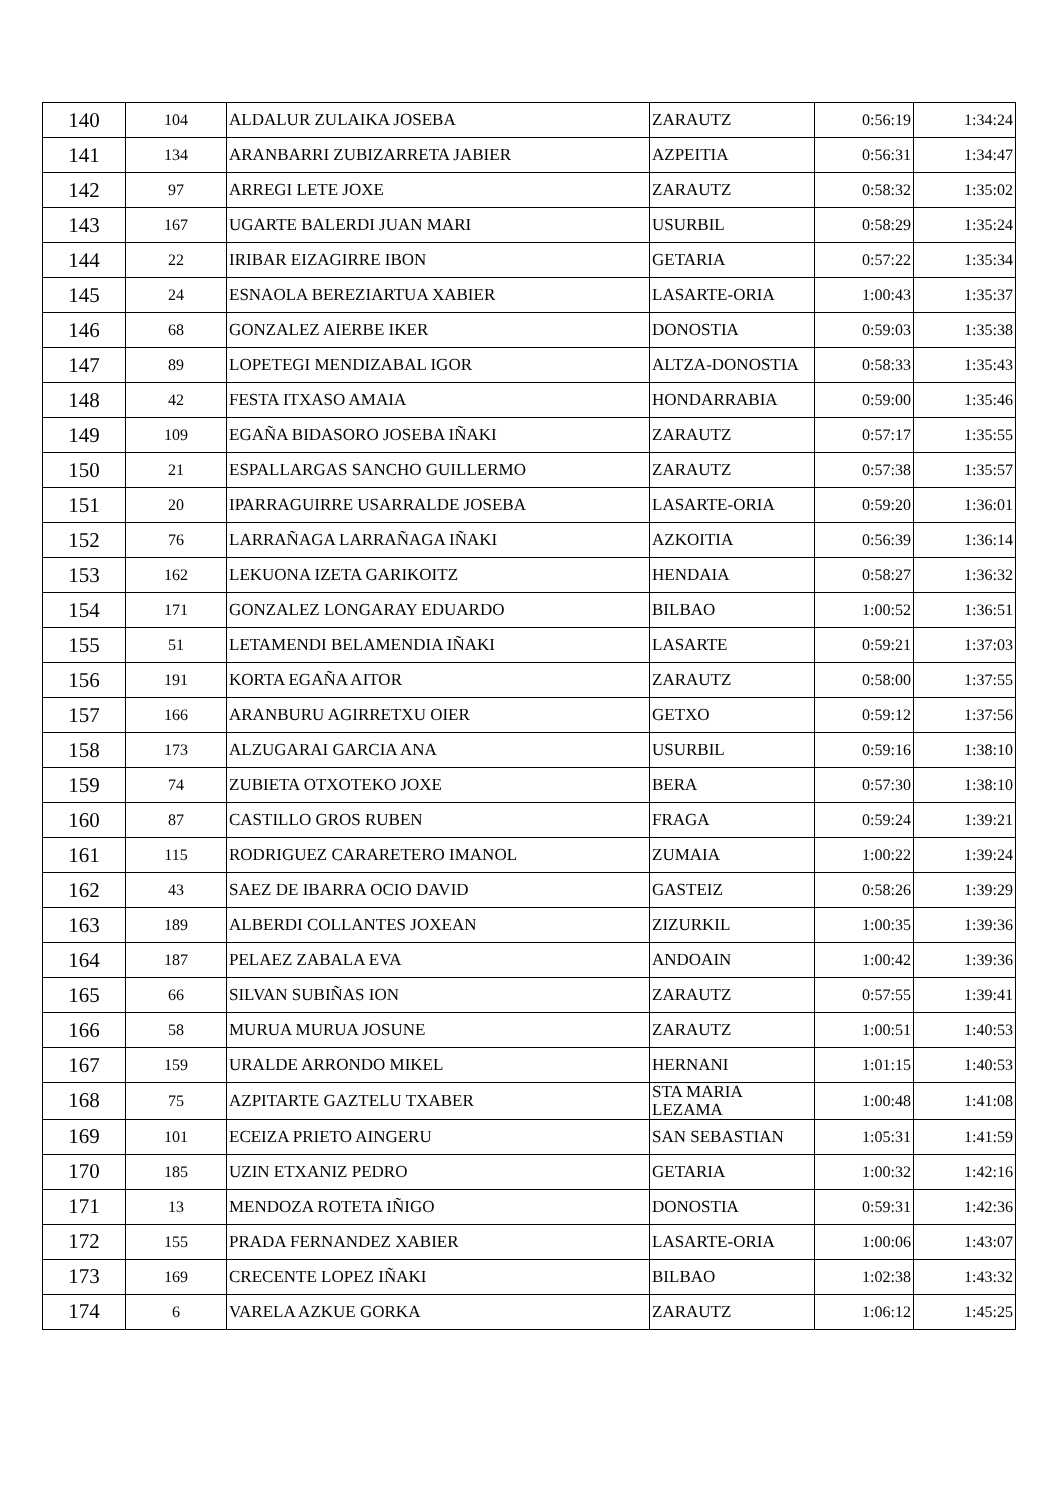| 140 | 104 | ALDALUR ZULAIKA JOSEBA | ZARAUTZ | 0:56:19 | 1:34:24 |
| 141 | 134 | ARANBARRI ZUBIZARRETA JABIER | AZPEITIA | 0:56:31 | 1:34:47 |
| 142 | 97 | ARREGI LETE JOXE | ZARAUTZ | 0:58:32 | 1:35:02 |
| 143 | 167 | UGARTE BALERDI JUAN MARI | USURBIL | 0:58:29 | 1:35:24 |
| 144 | 22 | IRIBAR EIZAGIRRE IBON | GETARIA | 0:57:22 | 1:35:34 |
| 145 | 24 | ESNAOLA BEREZIARTUA XABIER | LASARTE-ORIA | 1:00:43 | 1:35:37 |
| 146 | 68 | GONZALEZ AIERBE IKER | DONOSTIA | 0:59:03 | 1:35:38 |
| 147 | 89 | LOPETEGI MENDIZABAL IGOR | ALTZA-DONOSTIA | 0:58:33 | 1:35:43 |
| 148 | 42 | FESTA ITXASO AMAIA | HONDARRABIA | 0:59:00 | 1:35:46 |
| 149 | 109 | EGAÑA BIDASORO JOSEBA IÑAKI | ZARAUTZ | 0:57:17 | 1:35:55 |
| 150 | 21 | ESPALLARGAS SANCHO GUILLERMO | ZARAUTZ | 0:57:38 | 1:35:57 |
| 151 | 20 | IPARRAGUIRRE USARRALDE JOSEBA | LASARTE-ORIA | 0:59:20 | 1:36:01 |
| 152 | 76 | LARRAÑAGA LARRAÑAGA IÑAKI | AZKOITIA | 0:56:39 | 1:36:14 |
| 153 | 162 | LEKUONA IZETA GARIKOITZ | HENDAIA | 0:58:27 | 1:36:32 |
| 154 | 171 | GONZALEZ LONGARAY EDUARDO | BILBAO | 1:00:52 | 1:36:51 |
| 155 | 51 | LETAMENDI BELAMENDIA IÑAKI | LASARTE | 0:59:21 | 1:37:03 |
| 156 | 191 | KORTA EGAÑA AITOR | ZARAUTZ | 0:58:00 | 1:37:55 |
| 157 | 166 | ARANBURU AGIRRETXU OIER | GETXO | 0:59:12 | 1:37:56 |
| 158 | 173 | ALZUGARAI GARCIA ANA | USURBIL | 0:59:16 | 1:38:10 |
| 159 | 74 | ZUBIETA OTXOTEKO JOXE | BERA | 0:57:30 | 1:38:10 |
| 160 | 87 | CASTILLO GROS RUBEN | FRAGA | 0:59:24 | 1:39:21 |
| 161 | 115 | RODRIGUEZ CARARETERO IMANOL | ZUMAIA | 1:00:22 | 1:39:24 |
| 162 | 43 | SAEZ DE IBARRA OCIO DAVID | GASTEIZ | 0:58:26 | 1:39:29 |
| 163 | 189 | ALBERDI COLLANTES JOXEAN | ZIZURKIL | 1:00:35 | 1:39:36 |
| 164 | 187 | PELAEZ ZABALA EVA | ANDOAIN | 1:00:42 | 1:39:36 |
| 165 | 66 | SILVAN SUBIÑAS ION | ZARAUTZ | 0:57:55 | 1:39:41 |
| 166 | 58 | MURUA MURUA JOSUNE | ZARAUTZ | 1:00:51 | 1:40:53 |
| 167 | 159 | URALDE ARRONDO MIKEL | HERNANI | 1:01:15 | 1:40:53 |
| 168 | 75 | AZPITARTE GAZTELU TXABER | STA MARIA LEZAMA | 1:00:48 | 1:41:08 |
| 169 | 101 | ECEIZA PRIETO AINGERU | SAN SEBASTIAN | 1:05:31 | 1:41:59 |
| 170 | 185 | UZIN ETXANIZ PEDRO | GETARIA | 1:00:32 | 1:42:16 |
| 171 | 13 | MENDOZA ROTETA IÑIGO | DONOSTIA | 0:59:31 | 1:42:36 |
| 172 | 155 | PRADA FERNANDEZ XABIER | LASARTE-ORIA | 1:00:06 | 1:43:07 |
| 173 | 169 | CRECENTE LOPEZ IÑAKI | BILBAO | 1:02:38 | 1:43:32 |
| 174 | 6 | VARELA AZKUE GORKA | ZARAUTZ | 1:06:12 | 1:45:25 |